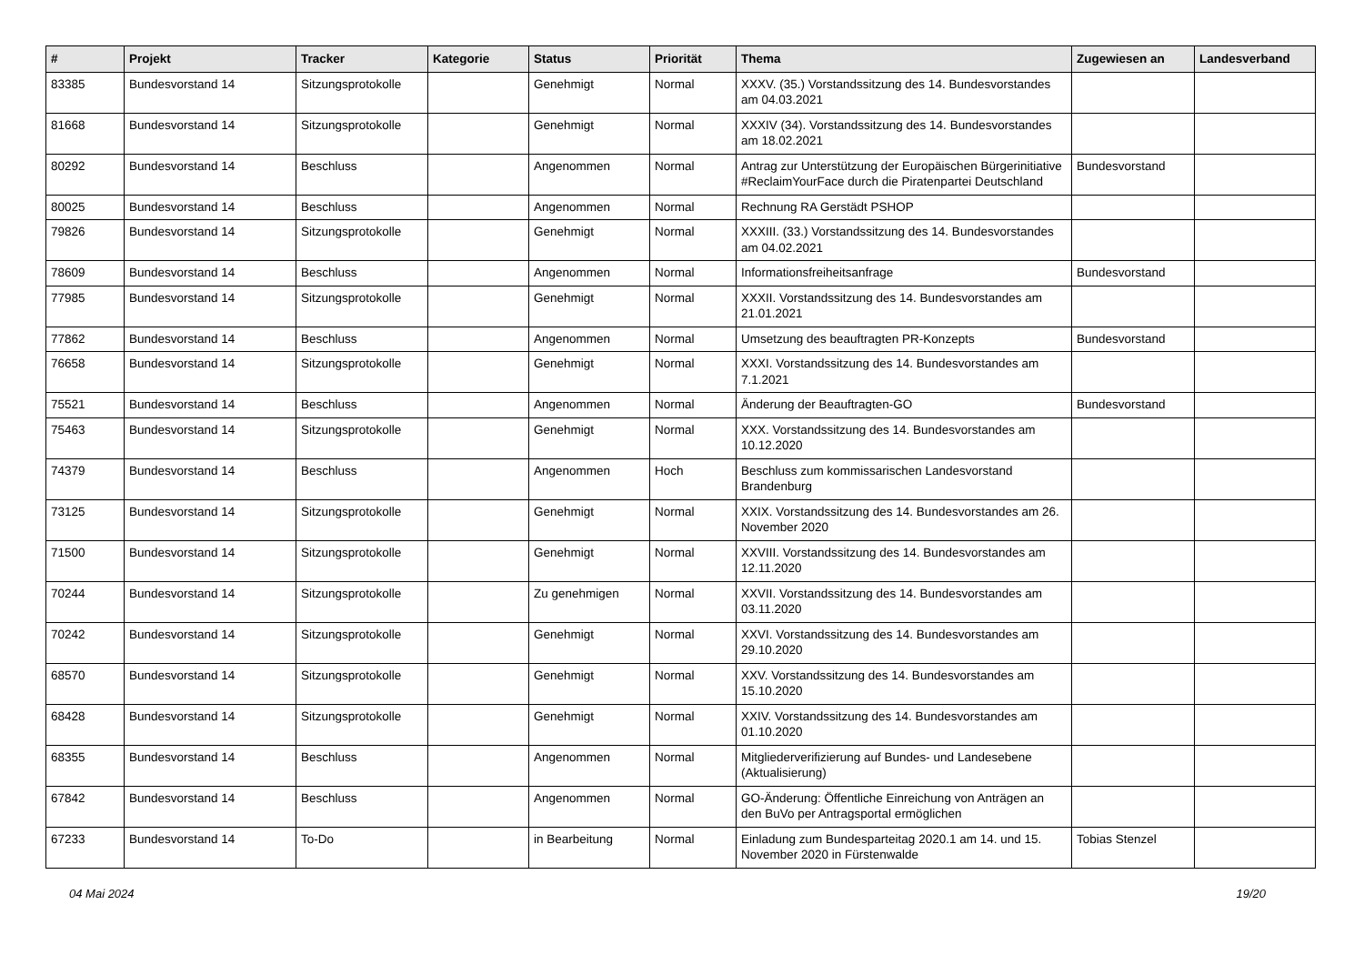| # | Projekt | Tracker | Kategorie | Status | Priorität | Thema | Zugewiesen an | Landesverband |
| --- | --- | --- | --- | --- | --- | --- | --- | --- |
| 83385 | Bundesvorstand 14 | Sitzungsprotokolle | | Genehmigt | Normal | XXXV. (35.) Vorstandssitzung des 14. Bundesvorstandes am 04.03.2021 | | |
| 81668 | Bundesvorstand 14 | Sitzungsprotokolle | | Genehmigt | Normal | XXXIV (34). Vorstandssitzung des 14. Bundesvorstandes am 18.02.2021 | | |
| 80292 | Bundesvorstand 14 | Beschluss | | Angenommen | Normal | Antrag zur Unterstützung der Europäischen Bürgerinitiative #ReclaimYourFace durch die Piratenpartei Deutschland | Bundesvorstand | |
| 80025 | Bundesvorstand 14 | Beschluss | | Angenommen | Normal | Rechnung RA Gerstädt PSHOP | | |
| 79826 | Bundesvorstand 14 | Sitzungsprotokolle | | Genehmigt | Normal | XXXIII. (33.) Vorstandssitzung des 14. Bundesvorstandes am 04.02.2021 | | |
| 78609 | Bundesvorstand 14 | Beschluss | | Angenommen | Normal | Informationsfreiheitsanfrage | Bundesvorstand | |
| 77985 | Bundesvorstand 14 | Sitzungsprotokolle | | Genehmigt | Normal | XXXII. Vorstandssitzung des 14. Bundesvorstandes am 21.01.2021 | | |
| 77862 | Bundesvorstand 14 | Beschluss | | Angenommen | Normal | Umsetzung des beauftragten PR-Konzepts | Bundesvorstand | |
| 76658 | Bundesvorstand 14 | Sitzungsprotokolle | | Genehmigt | Normal | XXXI. Vorstandssitzung des 14. Bundesvorstandes am 7.1.2021 | | |
| 75521 | Bundesvorstand 14 | Beschluss | | Angenommen | Normal | Änderung der Beauftragten-GO | Bundesvorstand | |
| 75463 | Bundesvorstand 14 | Sitzungsprotokolle | | Genehmigt | Normal | XXX. Vorstandssitzung des 14. Bundesvorstandes am 10.12.2020 | | |
| 74379 | Bundesvorstand 14 | Beschluss | | Angenommen | Hoch | Beschluss zum kommissarischen Landesvorstand Brandenburg | | |
| 73125 | Bundesvorstand 14 | Sitzungsprotokolle | | Genehmigt | Normal | XXIX. Vorstandssitzung des 14. Bundesvorstandes am 26. November 2020 | | |
| 71500 | Bundesvorstand 14 | Sitzungsprotokolle | | Genehmigt | Normal | XXVIII. Vorstandssitzung des 14. Bundesvorstandes am 12.11.2020 | | |
| 70244 | Bundesvorstand 14 | Sitzungsprotokolle | | Zu genehmigen | Normal | XXVII. Vorstandssitzung des 14. Bundesvorstandes am 03.11.2020 | | |
| 70242 | Bundesvorstand 14 | Sitzungsprotokolle | | Genehmigt | Normal | XXVI. Vorstandssitzung des 14. Bundesvorstandes am 29.10.2020 | | |
| 68570 | Bundesvorstand 14 | Sitzungsprotokolle | | Genehmigt | Normal | XXV. Vorstandssitzung des 14. Bundesvorstandes am 15.10.2020 | | |
| 68428 | Bundesvorstand 14 | Sitzungsprotokolle | | Genehmigt | Normal | XXIV. Vorstandssitzung des 14. Bundesvorstandes am 01.10.2020 | | |
| 68355 | Bundesvorstand 14 | Beschluss | | Angenommen | Normal | Mitgliederverifizierung auf Bundes- und Landesebene (Aktualisierung) | | |
| 67842 | Bundesvorstand 14 | Beschluss | | Angenommen | Normal | GO-Änderung: Öffentliche Einreichung von Anträgen an den BuVo per Antragsportal ermöglichen | | |
| 67233 | Bundesvorstand 14 | To-Do | | in Bearbeitung | Normal | Einladung zum Bundesparteitag 2020.1 am 14. und 15. November 2020 in Fürstenwalde | Tobias Stenzel | |
04 Mai 2024 19/20